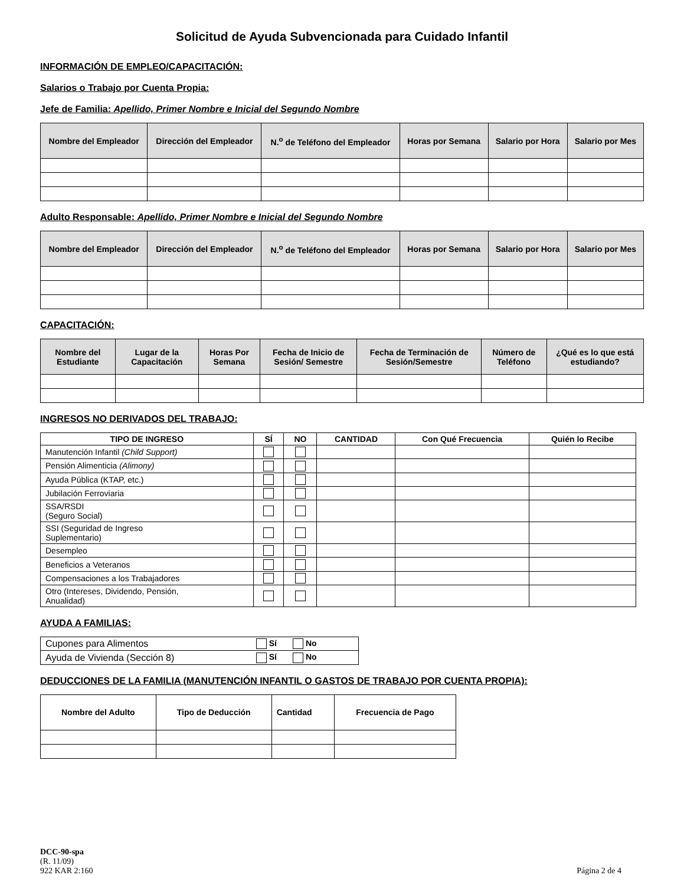Solicitud de Ayuda Subvencionada para Cuidado Infantil
INFORMACIÓN DE EMPLEO/CAPACITACIÓN:
Salarios o Trabajo por Cuenta Propia:
Jefe de Familia: Apellido, Primer Nombre e Inicial del Segundo Nombre
| Nombre del Empleador | Dirección del Empleador | N.<sup>o</sup> de Teléfono del Empleador | Horas por Semana | Salario por Hora | Salario por Mes |
| --- | --- | --- | --- | --- | --- |
Adulto Responsable: Apellido, Primer Nombre e Inicial del Segundo Nombre
| Nombre del Empleador | Dirección del Empleador | N.<sup>o</sup> de Teléfono del Empleador | Horas por Semana | Salario por Hora | Salario por Mes |
| --- | --- | --- | --- | --- | --- |
CAPACITACIÓN:
| Nombre del Estudiante | Lugar de la Capacitación | Horas Por Semana | Fecha de Inicio de Sesión/ Semestre | Fecha de Terminación de Sesión/Semestre | Número de Teléfono | ¿Qué es lo que está estudiando? |
| --- | --- | --- | --- | --- | --- | --- |
INGRESOS NO DERIVADOS DEL TRABAJO:
| TIPO DE INGRESO | SÍ | NO | CANTIDAD | Con Qué Frecuencia | Quién lo Recibe |
| --- | --- | --- | --- | --- | --- |
| Manutención Infantil (Child Support) | | | | | |
| Pensión Alimenticia (Alimony) | | | | | |
| Ayuda Pública (KTAP, etc.) | | | | | |
| Jubilación Ferroviaria | | | | | |
| SSA/RSDI (Seguro Social) | | | | | |
| SSI (Seguridad de Ingreso Suplementario) | | | | | |
| Desempleo | | | | | |
| Beneficios a Veteranos | | | | | |
| Compensaciones a los Trabajadores | | | | | |
| Otro (Intereses, Dividendo, Pensión, Anualidad) | | | | | |
AYUDA A FAMILIAS:
| Cupones para Alimentos | Sí No |
| Ayuda de Vivienda (Sección 8) | Sí No |
DEDUCCIONES DE LA FAMILIA (MANUTENCIÓN INFANTIL O GASTOS DE TRABAJO POR CUENTA PROPIA):
| Nombre del Adulto | Tipo de Deducción | Cantidad | Frecuencia de Pago |
| --- | --- | --- | --- |
DCC-90-spa
(R. 11/09)
922 KAR 2:160
Página 2 de 4